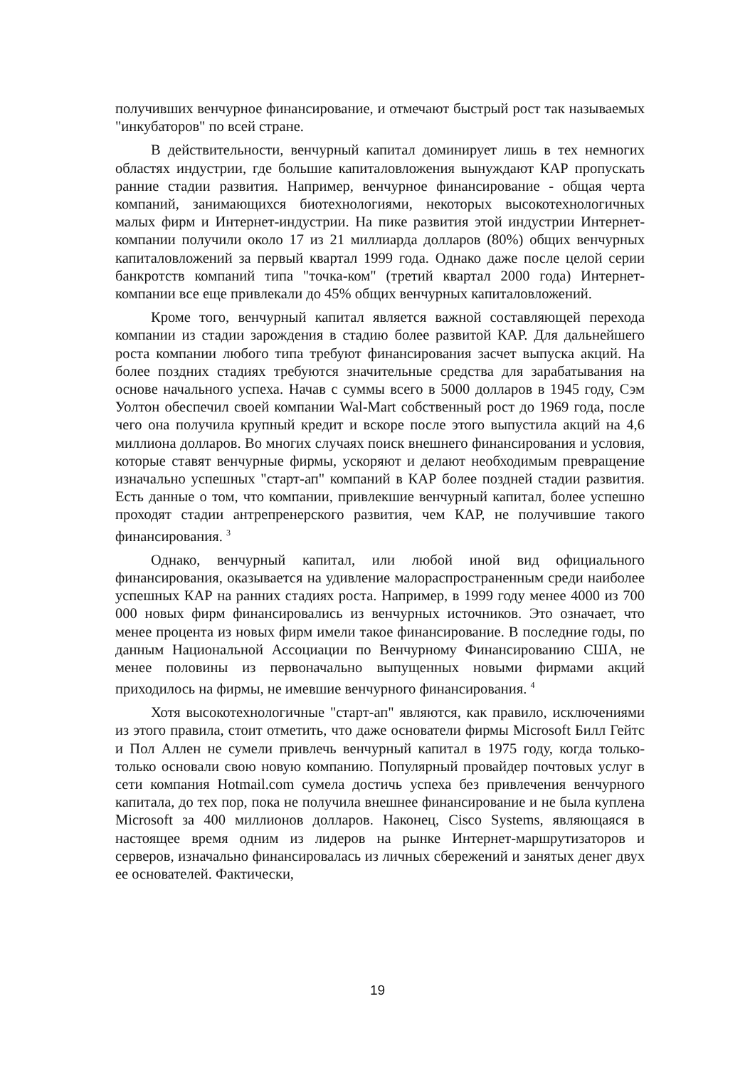получивших венчурное финансирование, и отмечают быстрый рост так называемых "инкубаторов" по всей стране.
В действительности, венчурный капитал доминирует лишь в тех немногих областях индустрии, где большие капиталовложения вынуждают КАР пропускать ранние стадии развития. Например, венчурное финансирование - общая черта компаний, занимающихся биотехнологиями, некоторых высокотехнологичных малых фирм и Интернет-индустрии. На пике развития этой индустрии Интернет-компании получили около 17 из 21 миллиарда долларов (80%) общих венчурных капиталовложений за первый квартал 1999 года. Однако даже после целой серии банкротств компаний типа "точка-ком" (третий квартал 2000 года) Интернет-компании все еще привлекали до 45% общих венчурных капиталовложений.
Кроме того, венчурный капитал является важной составляющей перехода компании из стадии зарождения в стадию более развитой КАР. Для дальнейшего роста компании любого типа требуют финансирования засчет выпуска акций. На более поздних стадиях требуются значительные средства для зарабатывания на основе начального успеха. Начав с суммы всего в 5000 долларов в 1945 году, Сэм Уолтон обеспечил своей компании Wal-Mart собственный рост до 1969 года, после чего она получила крупный кредит и вскоре после этого выпустила акций на 4,6 миллиона долларов. Во многих случаях поиск внешнего финансирования и условия, которые ставят венчурные фирмы, ускоряют и делают необходимым превращение изначально успешных "старт-ап" компаний в КАР более поздней стадии развития. Есть данные о том, что компании, привлекшие венчурный капитал, более успешно проходят стадии антрепренерского развития, чем КАР, не получившие такого финансирования. <sup>3</sup>
Однако, венчурный капитал, или любой иной вид официального финансирования, оказывается на удивление малораспространенным среди наиболее успешных КАР на ранних стадиях роста. Например, в 1999 году менее 4000 из 700 000 новых фирм финансировались из венчурных источников. Это означает, что менее процента из новых фирм имели такое финансирование. В последние годы, по данным Национальной Ассоциации по Венчурному Финансированию США, не менее половины из первоначально выпущенных новыми фирмами акций приходилось на фирмы, не имевшие венчурного финансирования. <sup>4</sup>
Хотя высокотехнологичные "старт-ап" являются, как правило, исключениями из этого правила, стоит отметить, что даже основатели фирмы Microsoft Билл Гейтс и Пол Аллен не сумели привлечь венчурный капитал в 1975 году, когда только-только основали свою новую компанию. Популярный провайдер почтовых услуг в сети компания Hotmail.com сумела достичь успеха без привлечения венчурного капитала, до тех пор, пока не получила внешнее финансирование и не была куплена Microsoft за 400 миллионов долларов. Наконец, Cisco Systems, являющаяся в настоящее время одним из лидеров на рынке Интернет-маршрутизаторов и серверов, изначально финансировалась из личных сбережений и занятых денег двух ее основателей. Фактически,
19